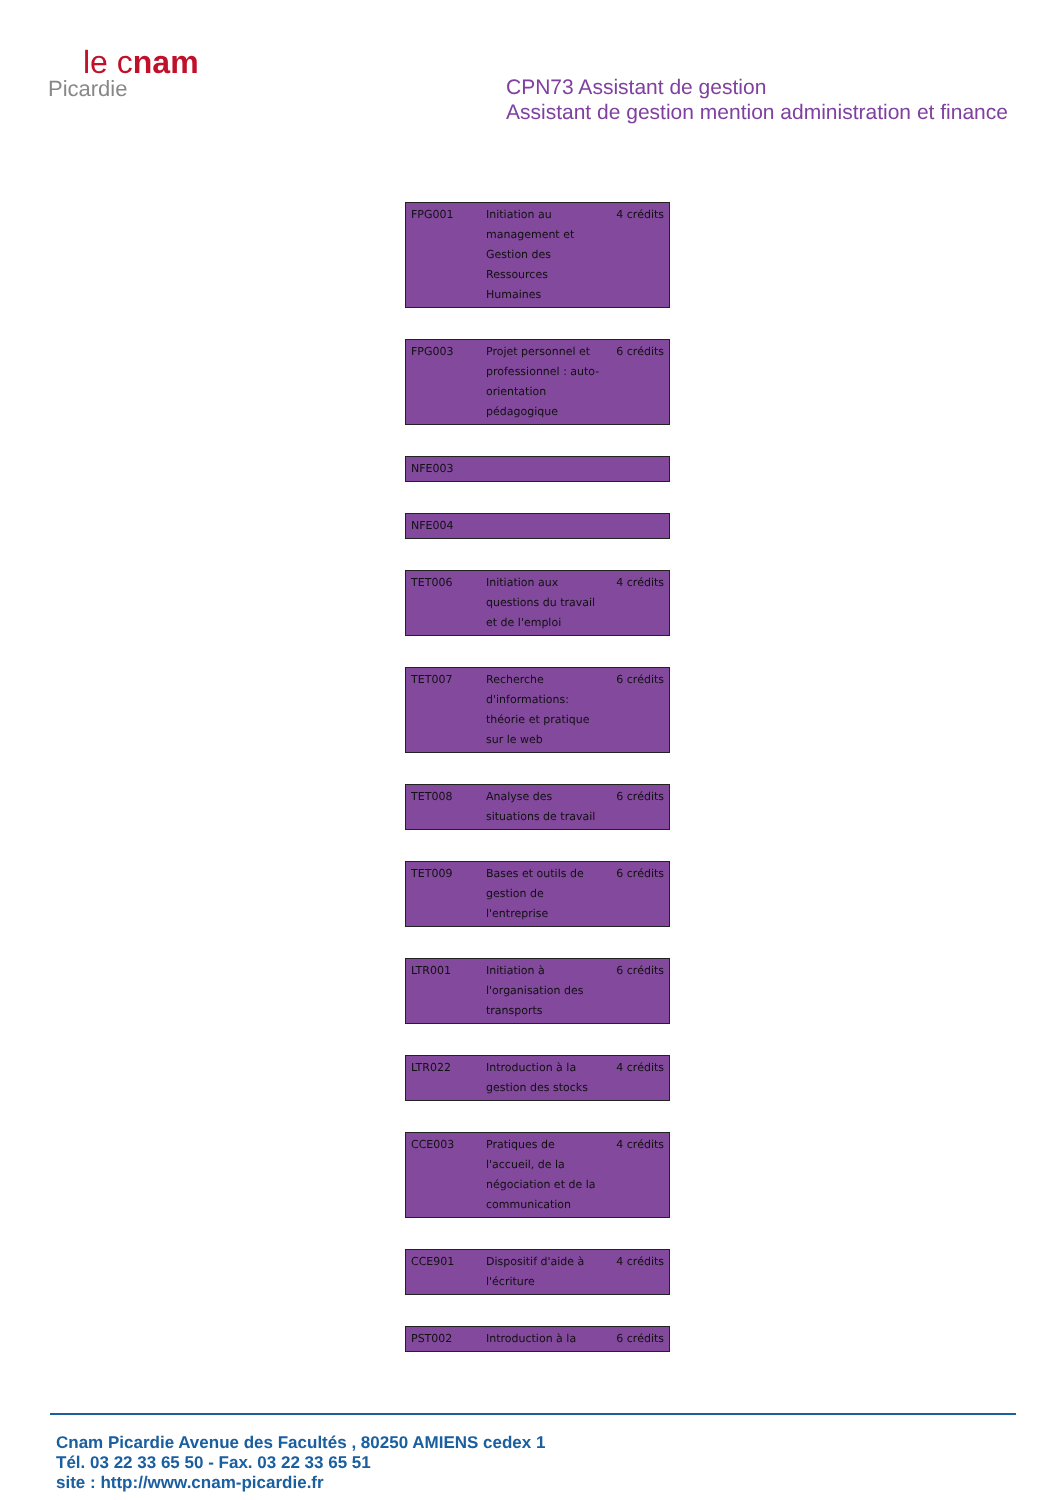le cnam
Picardie
CPN73 Assistant de gestion
Assistant de gestion mention administration et finance
| FPG001 | Initiation au management et Gestion des Ressources Humaines | 4 crédits |
| FPG003 | Projet personnel et professionnel : auto-orientation pédagogique | 6 crédits |
| NFE003 | | |
| NFE004 | | |
| TET006 | Initiation aux questions du travail et de l'emploi | 4 crédits |
| TET007 | Recherche d'informations: théorie et pratique sur le web | 6 crédits |
| TET008 | Analyse des situations de travail | 6 crédits |
| TET009 | Bases et outils de gestion de l'entreprise | 6 crédits |
| LTR001 | Initiation à l'organisation des transports | 6 crédits |
| LTR022 | Introduction à la gestion des stocks | 4 crédits |
| CCE003 | Pratiques de l'accueil, de la négociation et de la communication | 4 crédits |
| CCE901 | Dispositif d'aide à l'écriture | 4 crédits |
| PST002 | Introduction à la | 6 crédits |
Cnam Picardie Avenue des Facultés , 80250 AMIENS cedex 1
Tél. 03 22 33 65 50 - Fax. 03 22 33 65 51
site : http://www.cnam-picardie.fr